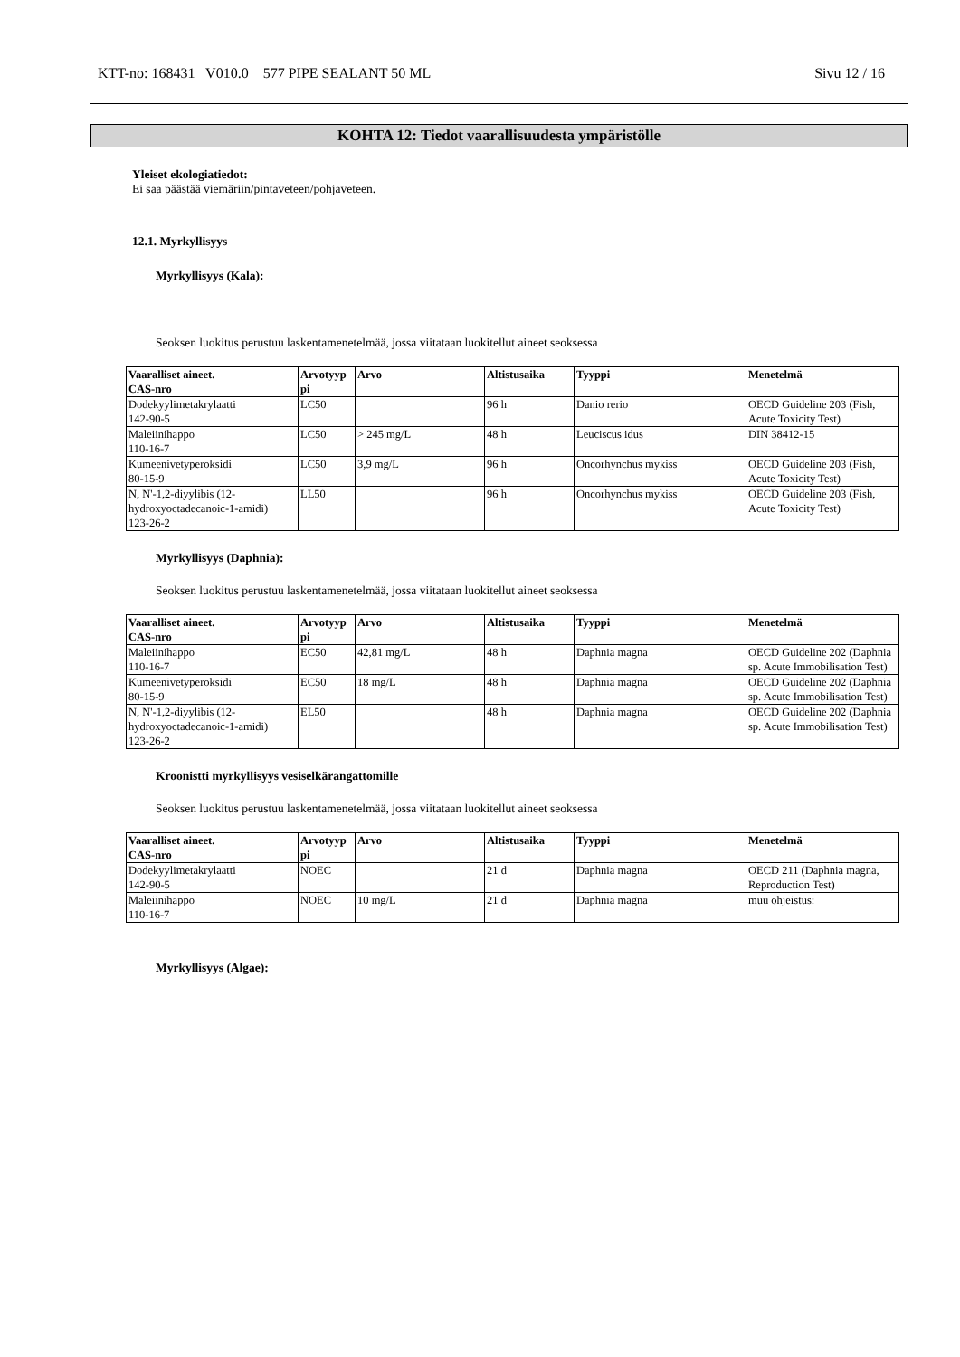KTT-no: 168431 V010.0 577 PIPE SEALANT 50 ML Sivu 12 / 16
KOHTA 12: Tiedot vaarallisuudesta ympäristölle
Yleiset ekologiatiedot:
Ei saa päästää viemäriin/pintaveteen/pohjaveteen.
12.1. Myrkyllisyys
Myrkyllisyys (Kala):
Seoksen luokitus perustuu laskentamenetelmää, jossa viitataan luokitellut aineet seoksessa
| Vaaralliset aineet. CAS-nro | Arvotyyp pi | Arvo | Altistusaika | Tyyppi | Menetelmä |
| --- | --- | --- | --- | --- | --- |
| Dodekyylimetakrylaatti 142-90-5 | LC50 | | 96 h | Danio rerio | OECD Guideline 203 (Fish, Acute Toxicity Test) |
| Maleiinihappo 110-16-7 | LC50 | > 245 mg/L | 48 h | Leuciscus idus | DIN 38412-15 |
| Kumeenivetyperoksidi 80-15-9 | LC50 | 3,9 mg/L | 96 h | Oncorhynchus mykiss | OECD Guideline 203 (Fish, Acute Toxicity Test) |
| N, N'-1,2-diyylibis (12-hydroxyoctadecanoic-1-amidi) 123-26-2 | LL50 | | 96 h | Oncorhynchus mykiss | OECD Guideline 203 (Fish, Acute Toxicity Test) |
Myrkyllisyys (Daphnia):
Seoksen luokitus perustuu laskentamenetelmää, jossa viitataan luokitellut aineet seoksessa
| Vaaralliset aineet. CAS-nro | Arvotyyp pi | Arvo | Altistusaika | Tyyppi | Menetelmä |
| --- | --- | --- | --- | --- | --- |
| Maleiinihappo 110-16-7 | EC50 | 42,81 mg/L | 48 h | Daphnia magna | OECD Guideline 202 (Daphnia sp. Acute Immobilisation Test) |
| Kumeenivetyperoksidi 80-15-9 | EC50 | 18 mg/L | 48 h | Daphnia magna | OECD Guideline 202 (Daphnia sp. Acute Immobilisation Test) |
| N, N'-1,2-diyylibis (12-hydroxyoctadecanoic-1-amidi) 123-26-2 | EL50 | | 48 h | Daphnia magna | OECD Guideline 202 (Daphnia sp. Acute Immobilisation Test) |
Kroonistti myrkyllisyys vesiselkärangattomille
Seoksen luokitus perustuu laskentamenetelmää, jossa viitataan luokitellut aineet seoksessa
| Vaaralliset aineet. CAS-nro | Arvotyyp pi | Arvo | Altistusaika | Tyyppi | Menetelmä |
| --- | --- | --- | --- | --- | --- |
| Dodekyylimetakrylaatti 142-90-5 | NOEC | | 21 d | Daphnia magna | OECD 211 (Daphnia magna, Reproduction Test) |
| Maleiinihappo 110-16-7 | NOEC | 10 mg/L | 21 d | Daphnia magna | muu ohjeistus: |
Myrkyllisyys (Algae):